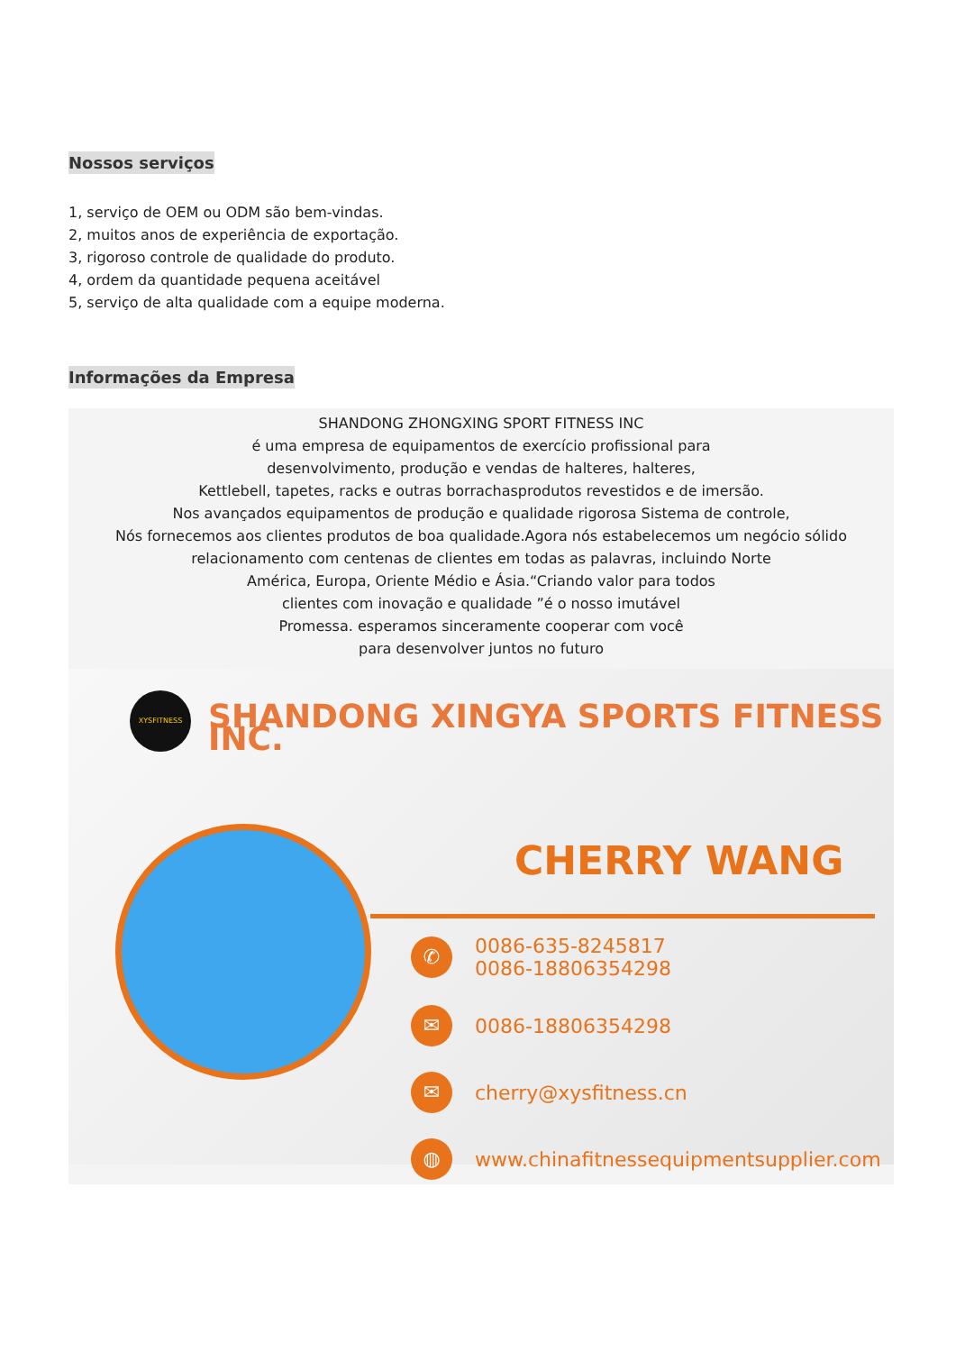Nossos serviços
1, serviço de OEM ou ODM são bem-vindas.
2, muitos anos de experiência de exportação.
3, rigoroso controle de qualidade do produto.
4, ordem da quantidade pequena aceitável
5, serviço de alta qualidade com a equipe moderna.
Informações da Empresa
SHANDONG ZHONGXING SPORT FITNESS INC
é uma empresa de equipamentos de exercício profissional para
desenvolvimento, produção e vendas de halteres, halteres,
Kettlebell, tapetes, racks e outras borrachasprodutos revestidos e de imersão.
Nos avançados equipamentos de produção e qualidade rigorosa Sistema de controle,
Nós fornecemos aos clientes produtos de boa qualidade.Agora nós estabelecemos um negócio sólido
relacionamento com centenas de clientes em todas as palavras, incluindo Norte
América, Europa, Oriente Médio e Ásia.“Criando valor para todos
clientes com inovação e qualidade ”é o nosso imutável
Promessa. esperamos sinceramente cooperar com você
para desenvolver juntos no futuro
XYSFITNESS
SHANDONG XINGYA SPORTS FITNESS INC.
CHERRY WANG
✆ 0086-635-8245817
0086-18806354298
✉ 0086-18806354298
✉ cherry@xysfitness.cn
◍ www.chinafitnessequipmentsupplier.com